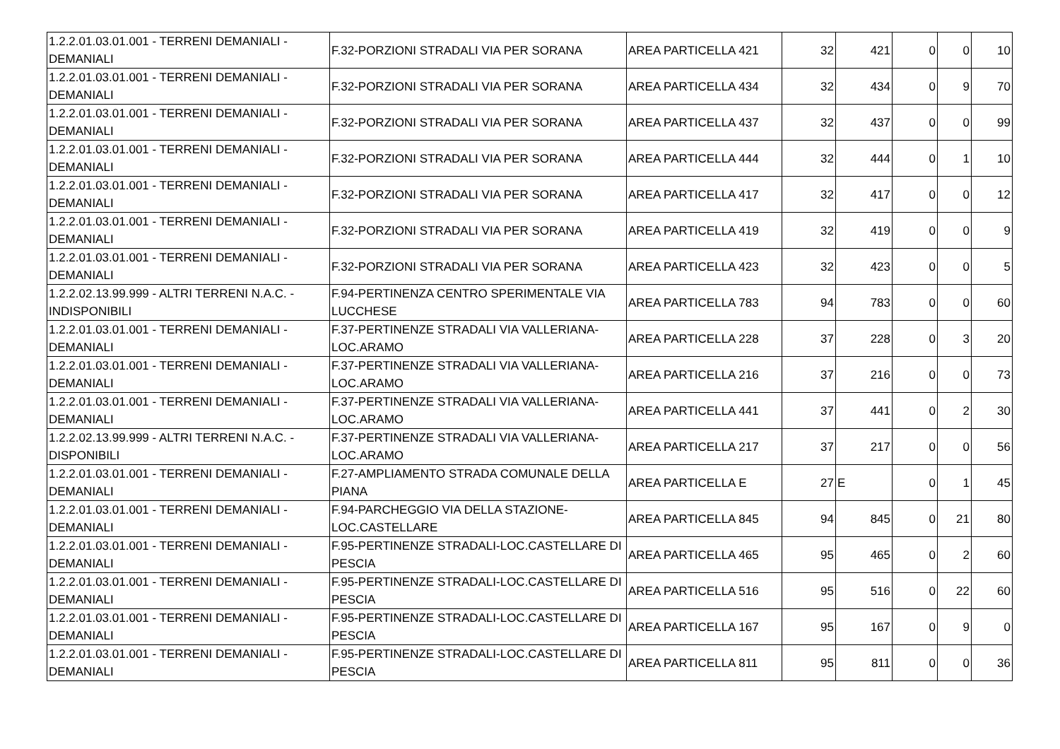| 1.2.2.01.03.01.001 - TERRENI DEMANIALI - DEMANIALI | F.32-PORZIONI STRADALI VIA PER SORANA | AREA PARTICELLA 421 | 32 | 421 | 0 | 0 | 10 |
| 1.2.2.01.03.01.001 - TERRENI DEMANIALI - DEMANIALI | F.32-PORZIONI STRADALI VIA PER SORANA | AREA PARTICELLA 434 | 32 | 434 | 0 | 9 | 70 |
| 1.2.2.01.03.01.001 - TERRENI DEMANIALI - DEMANIALI | F.32-PORZIONI STRADALI VIA PER SORANA | AREA PARTICELLA 437 | 32 | 437 | 0 | 0 | 99 |
| 1.2.2.01.03.01.001 - TERRENI DEMANIALI - DEMANIALI | F.32-PORZIONI STRADALI VIA PER SORANA | AREA PARTICELLA 444 | 32 | 444 | 0 | 1 | 10 |
| 1.2.2.01.03.01.001 - TERRENI DEMANIALI - DEMANIALI | F.32-PORZIONI STRADALI VIA PER SORANA | AREA PARTICELLA 417 | 32 | 417 | 0 | 0 | 12 |
| 1.2.2.01.03.01.001 - TERRENI DEMANIALI - DEMANIALI | F.32-PORZIONI STRADALI VIA PER SORANA | AREA PARTICELLA 419 | 32 | 419 | 0 | 0 | 9 |
| 1.2.2.01.03.01.001 - TERRENI DEMANIALI - DEMANIALI | F.32-PORZIONI STRADALI VIA PER SORANA | AREA PARTICELLA 423 | 32 | 423 | 0 | 0 | 5 |
| 1.2.2.02.13.99.999 - ALTRI TERRENI N.A.C. - INDISPONIBILI | F.94-PERTINENZA CENTRO SPERIMENTALE VIA LUCCHESE | AREA PARTICELLA 783 | 94 | 783 | 0 | 0 | 60 |
| 1.2.2.01.03.01.001 - TERRENI DEMANIALI - DEMANIALI | F.37-PERTINENZE STRADALI VIA VALLERIANA-LOC.ARAMO | AREA PARTICELLA 228 | 37 | 228 | 0 | 3 | 20 |
| 1.2.2.01.03.01.001 - TERRENI DEMANIALI - DEMANIALI | F.37-PERTINENZE STRADALI VIA VALLERIANA-LOC.ARAMO | AREA PARTICELLA 216 | 37 | 216 | 0 | 0 | 73 |
| 1.2.2.01.03.01.001 - TERRENI DEMANIALI - DEMANIALI | F.37-PERTINENZE STRADALI VIA VALLERIANA-LOC.ARAMO | AREA PARTICELLA 441 | 37 | 441 | 0 | 2 | 30 |
| 1.2.2.02.13.99.999 - ALTRI TERRENI N.A.C. - DISPONIBILI | F.37-PERTINENZE STRADALI VIA VALLERIANA-LOC.ARAMO | AREA PARTICELLA 217 | 37 | 217 | 0 | 0 | 56 |
| 1.2.2.01.03.01.001 - TERRENI DEMANIALI - DEMANIALI | F.27-AMPLIAMENTO STRADA COMUNALE DELLA PIANA | AREA PARTICELLA E | 27 | E | 0 | 1 | 45 |
| 1.2.2.01.03.01.001 - TERRENI DEMANIALI - DEMANIALI | F.94-PARCHEGGIO VIA DELLA STAZIONE-LOC.CASTELLARE | AREA PARTICELLA 845 | 94 | 845 | 0 | 21 | 80 |
| 1.2.2.01.03.01.001 - TERRENI DEMANIALI - DEMANIALI | F.95-PERTINENZE STRADALI-LOC.CASTELLARE DI PESCIA | AREA PARTICELLA 465 | 95 | 465 | 0 | 2 | 60 |
| 1.2.2.01.03.01.001 - TERRENI DEMANIALI - DEMANIALI | F.95-PERTINENZE STRADALI-LOC.CASTELLARE DI PESCIA | AREA PARTICELLA 516 | 95 | 516 | 0 | 22 | 60 |
| 1.2.2.01.03.01.001 - TERRENI DEMANIALI - DEMANIALI | F.95-PERTINENZE STRADALI-LOC.CASTELLARE DI PESCIA | AREA PARTICELLA 167 | 95 | 167 | 0 | 9 | 0 |
| 1.2.2.01.03.01.001 - TERRENI DEMANIALI - DEMANIALI | F.95-PERTINENZE STRADALI-LOC.CASTELLARE DI PESCIA | AREA PARTICELLA 811 | 95 | 811 | 0 | 0 | 36 |